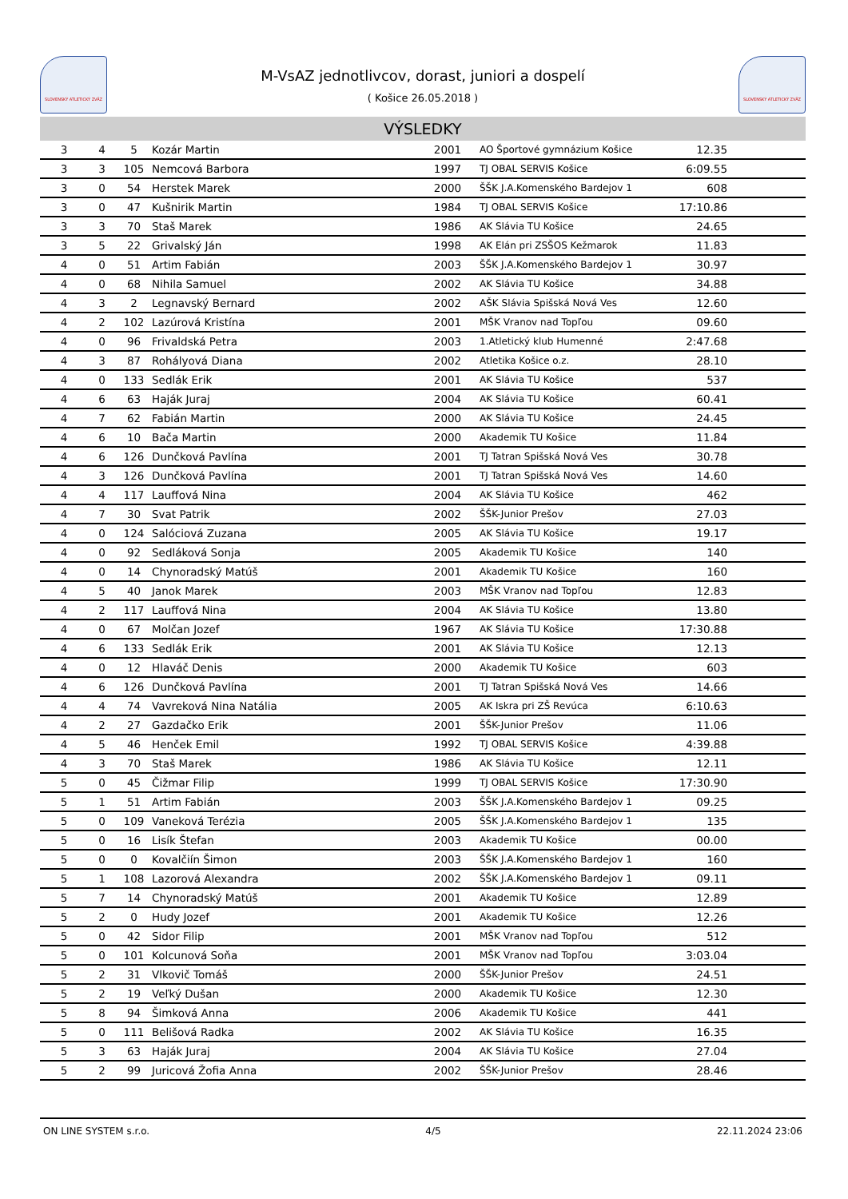SLOVENSKÝ ATLETICKÝ ZVÄZ
M-VsAZ jednotlivcov, dorast, juniori a dospelí
( Košice 26.05.2018 )
SLOVENSKÝ ATLETICKÝ ZVÄZ
VÝSLEDKY
| 3 | 4 | 5 | Kozár Martin | 2001 | AO Športové gymnázium Košice | 12.35 | |
| 3 | 3 | 105 | Nemcová Barbora | 1997 | TJ OBAL SERVIS Košice | 6:09.55 | |
| 3 | 0 | 54 | Herstek Marek | 2000 | ŠŠK J.A.Komenského Bardejov 1 | 608 | |
| 3 | 0 | 47 | Kušnirik Martin | 1984 | TJ OBAL SERVIS Košice | 17:10.86 | |
| 3 | 3 | 70 | Staš Marek | 1986 | AK Slávia TU Košice | 24.65 | |
| 3 | 5 | 22 | Grivalský Ján | 1998 | AK Elán pri ZSŠOS Kežmarok | 11.83 | |
| 4 | 0 | 51 | Artim Fabián | 2003 | ŠŠK J.A.Komenského Bardejov 1 | 30.97 | |
| 4 | 0 | 68 | Nihila Samuel | 2002 | AK Slávia TU Košice | 34.88 | |
| 4 | 3 | 2 | Legnavský Bernard | 2002 | AŠK Slávia Spišská Nová Ves | 12.60 | |
| 4 | 2 | 102 | Lazúrová Kristína | 2001 | MŠK Vranov nad Topľou | 09.60 | |
| 4 | 0 | 96 | Frivaldská Petra | 2003 | 1.Atletický klub Humenné | 2:47.68 | |
| 4 | 3 | 87 | Rohályová Diana | 2002 | Atletika Košice o.z. | 28.10 | |
| 4 | 0 | 133 | Sedlák Erik | 2001 | AK Slávia TU Košice | 537 | |
| 4 | 6 | 63 | Haják Juraj | 2004 | AK Slávia TU Košice | 60.41 | |
| 4 | 7 | 62 | Fabián Martin | 2000 | AK Slávia TU Košice | 24.45 | |
| 4 | 6 | 10 | Bača Martin | 2000 | Akademik TU Košice | 11.84 | |
| 4 | 6 | 126 | Dunčková Pavlína | 2001 | TJ Tatran Spišská Nová Ves | 30.78 | |
| 4 | 3 | 126 | Dunčková Pavlína | 2001 | TJ Tatran Spišská Nová Ves | 14.60 | |
| 4 | 4 | 117 | Lauffová Nina | 2004 | AK Slávia TU Košice | 462 | |
| 4 | 7 | 30 | Svat Patrik | 2002 | ŠŠK-Junior Prešov | 27.03 | |
| 4 | 0 | 124 | Salóciová Zuzana | 2005 | AK Slávia TU Košice | 19.17 | |
| 4 | 0 | 92 | Sedláková Sonja | 2005 | Akademik TU Košice | 140 | |
| 4 | 0 | 14 | Chynoradský Matúš | 2001 | Akademik TU Košice | 160 | |
| 4 | 5 | 40 | Janok Marek | 2003 | MŠK Vranov nad Topľou | 12.83 | |
| 4 | 2 | 117 | Lauffová Nina | 2004 | AK Slávia TU Košice | 13.80 | |
| 4 | 0 | 67 | Molčan Jozef | 1967 | AK Slávia TU Košice | 17:30.88 | |
| 4 | 6 | 133 | Sedlák Erik | 2001 | AK Slávia TU Košice | 12.13 | |
| 4 | 0 | 12 | Hlaváč Denis | 2000 | Akademik TU Košice | 603 | |
| 4 | 6 | 126 | Dunčková Pavlína | 2001 | TJ Tatran Spišská Nová Ves | 14.66 | |
| 4 | 4 | 74 | Vavreková Nina Natália | 2005 | AK Iskra pri ZŠ Revúca | 6:10.63 | |
| 4 | 2 | 27 | Gazdačko Erik | 2001 | ŠŠK-Junior Prešov | 11.06 | |
| 4 | 5 | 46 | Henček Emil | 1992 | TJ OBAL SERVIS Košice | 4:39.88 | |
| 4 | 3 | 70 | Staš Marek | 1986 | AK Slávia TU Košice | 12.11 | |
| 5 | 0 | 45 | Čižmar Filip | 1999 | TJ OBAL SERVIS Košice | 17:30.90 | |
| 5 | 1 | 51 | Artim Fabián | 2003 | ŠŠK J.A.Komenského Bardejov 1 | 09.25 | |
| 5 | 0 | 109 | Vaneková Terézia | 2005 | ŠŠK J.A.Komenského Bardejov 1 | 135 | |
| 5 | 0 | 16 | Lisík Štefan | 2003 | Akademik TU Košice | 00.00 | |
| 5 | 0 | 0 | Kovalčiín Šimon | 2003 | ŠŠK J.A.Komenského Bardejov 1 | 160 | |
| 5 | 1 | 108 | Lazorová Alexandra | 2002 | ŠŠK J.A.Komenského Bardejov 1 | 09.11 | |
| 5 | 7 | 14 | Chynoradský Matúš | 2001 | Akademik TU Košice | 12.89 | |
| 5 | 2 | 0 | Hudy Jozef | 2001 | Akademik TU Košice | 12.26 | |
| 5 | 0 | 42 | Sidor Filip | 2001 | MŠK Vranov nad Topľou | 512 | |
| 5 | 0 | 101 | Kolcunová Soňa | 2001 | MŠK Vranov nad Topľou | 3:03.04 | |
| 5 | 2 | 31 | Vlkovič Tomáš | 2000 | ŠŠK-Junior Prešov | 24.51 | |
| 5 | 2 | 19 | Veľký Dušan | 2000 | Akademik TU Košice | 12.30 | |
| 5 | 8 | 94 | Šimková Anna | 2006 | Akademik TU Košice | 441 | |
| 5 | 0 | 111 | Belišová Radka | 2002 | AK Slávia TU Košice | 16.35 | |
| 5 | 3 | 63 | Haják Juraj | 2004 | AK Slávia TU Košice | 27.04 | |
| 5 | 2 | 99 | Juricová Žofia Anna | 2002 | ŠŠK-Junior Prešov | 28.46 | |
ON LINE SYSTEM s.r.o. 4/5 22.11.2024 23:06